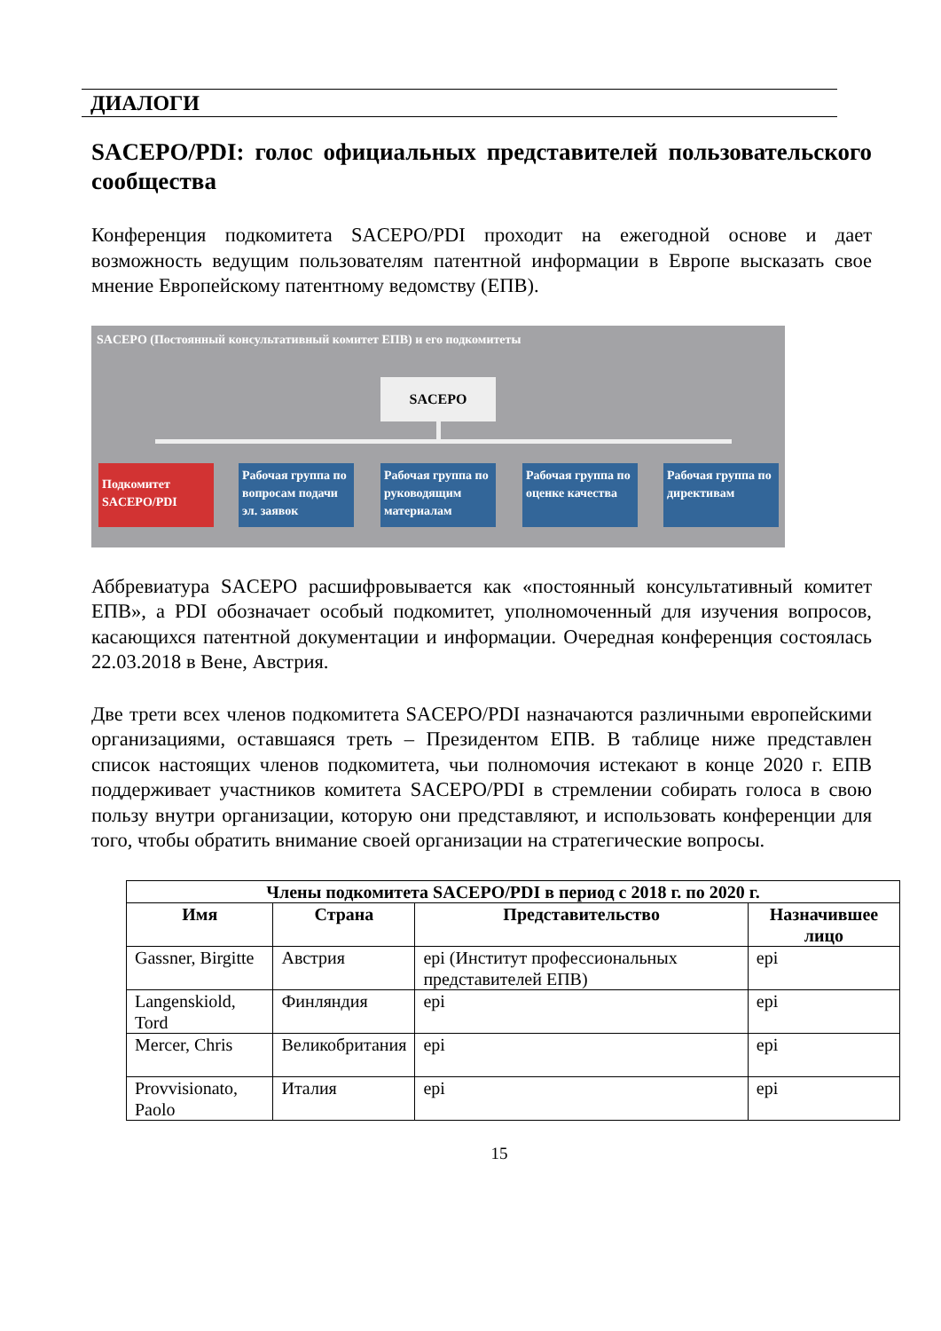ДИАЛОГИ
SACEPO/PDI: голос официальных представителей пользовательского сообщества
Конференция подкомитета SACEPO/PDI проходит на ежегодной основе и дает возможность ведущим пользователям патентной информации в Европе высказать свое мнение Европейскому патентному ведомству (ЕПВ).
SACEPO (Постоянный консультативный комитет ЕПВ) и его подкомитеты
SACEPO
Подкомитет SACEPO/PDI
Рабочая группа по вопросам подачи эл. заявок
Рабочая группа по руководящим материалам
Рабочая группа по оценке качества
Рабочая группа по директивам
Аббревиатура SACEPO расшифровывается как «постоянный консультативный комитет ЕПВ», а PDI обозначает особый подкомитет, уполномоченный для изучения вопросов, касающихся патентной документации и информации. Очередная конференция состоялась 22.03.2018 в Вене, Австрия.
Две трети всех членов подкомитета SACEPO/PDI назначаются различными европейскими организациями, оставшаяся треть – Президентом ЕПВ. В таблице ниже представлен список настоящих членов подкомитета, чьи полномочия истекают в конце 2020 г. ЕПВ поддерживает участников комитета SACEPO/PDI в стремлении собирать голоса в свою пользу внутри организации, которую они представляют, и использовать конференции для того, чтобы обратить внимание своей организации на стратегические вопросы.
| Члены подкомитета SACEPO/PDI в период с 2018 г. по 2020 г. | | | |
| --- | --- | --- | --- |
| Имя | Страна | Представительство | Назначившее лицо |
| Gassner, Birgitte | Австрия | epi (Институт профессиональных представителей ЕПВ) | epi |
| Langenskiold, Tord | Финляндия | epi | epi |
| Mercer, Chris | Великобритания | epi | epi |
| Provvisionato, Paolo | Италия | epi | epi |
15